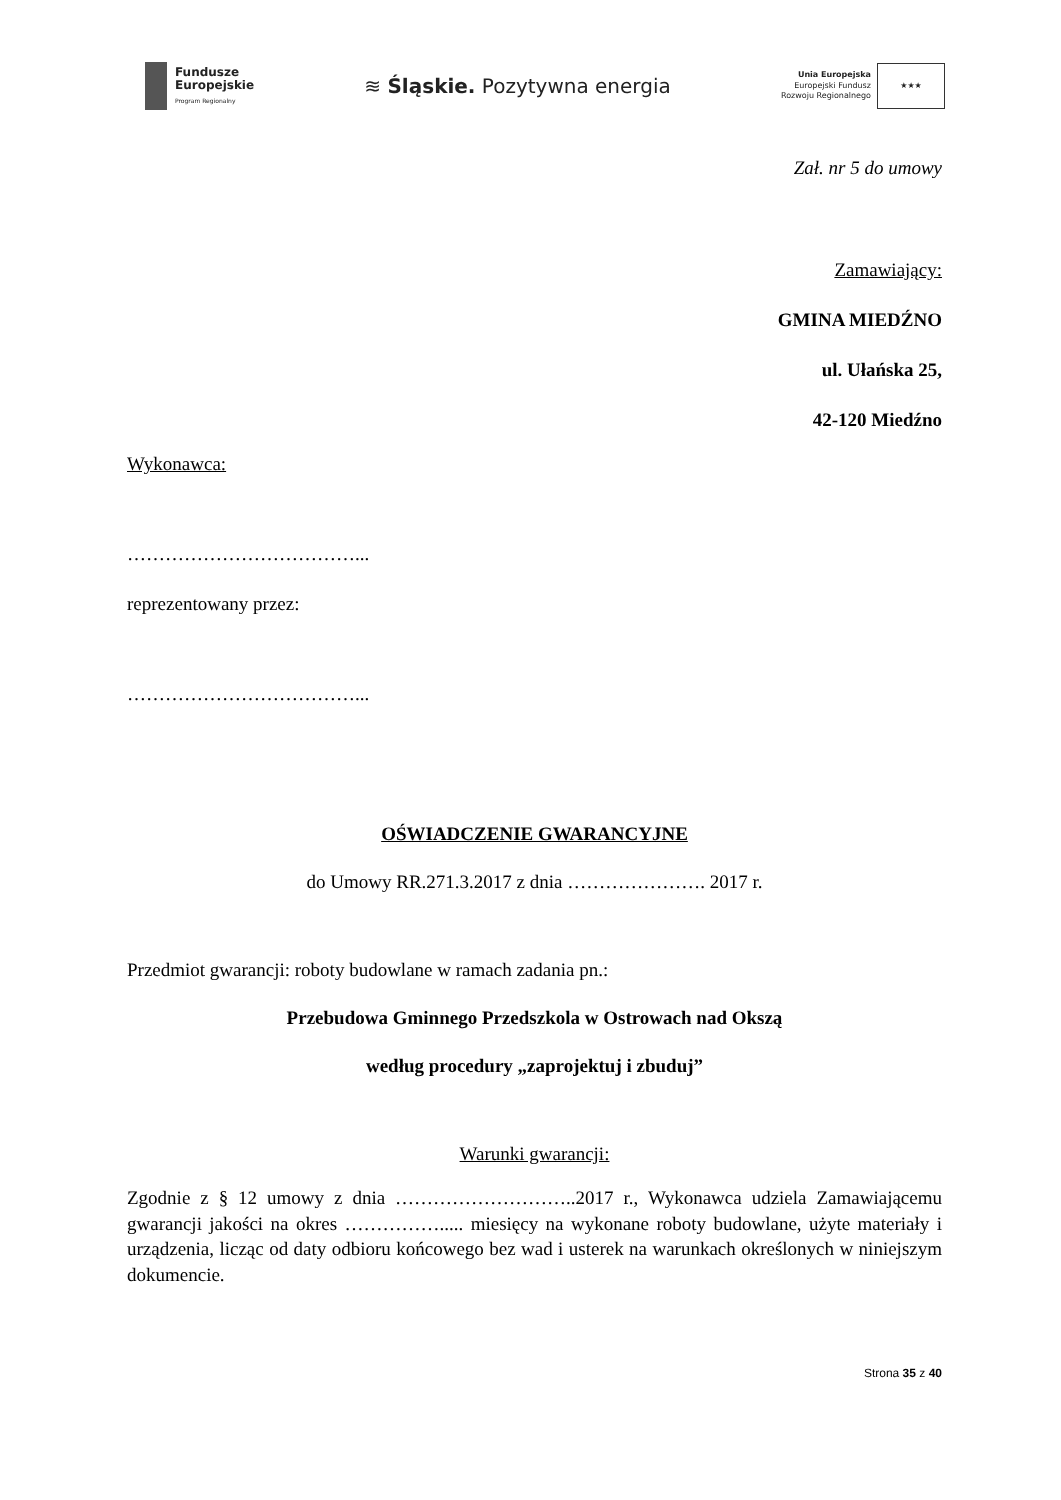Fundusze
Europejskie
Program Regionalny
≋ Śląskie. Pozytywna energia
Unia Europejska
Europejski Fundusz
Rozwoju Regionalnego
★★★
Zał. nr 5 do umowy
Zamawiający:
GMINA MIEDŹNO
ul. Ułańska 25,
42-120 Miedźno
Wykonawca:
………………………………...
reprezentowany przez:
………………………………...
OŚWIADCZENIE GWARANCYJNE
do Umowy RR.271.3.2017 z dnia …………………. 2017 r.
Przedmiot gwarancji: roboty budowlane w ramach zadania pn.:
Przebudowa Gminnego Przedszkola w Ostrowach nad Okszą
według procedury „zaprojektuj i zbuduj”
Warunki gwarancji:
Zgodnie z § 12 umowy z dnia ………………………..2017 r., Wykonawca udziela Zamawiającemu gwarancji jakości na okres ……………..... miesięcy na wykonane roboty budowlane, użyte materiały i urządzenia, licząc od daty odbioru końcowego bez wad i usterek na warunkach określonych w niniejszym dokumencie.
Strona 35 z 40